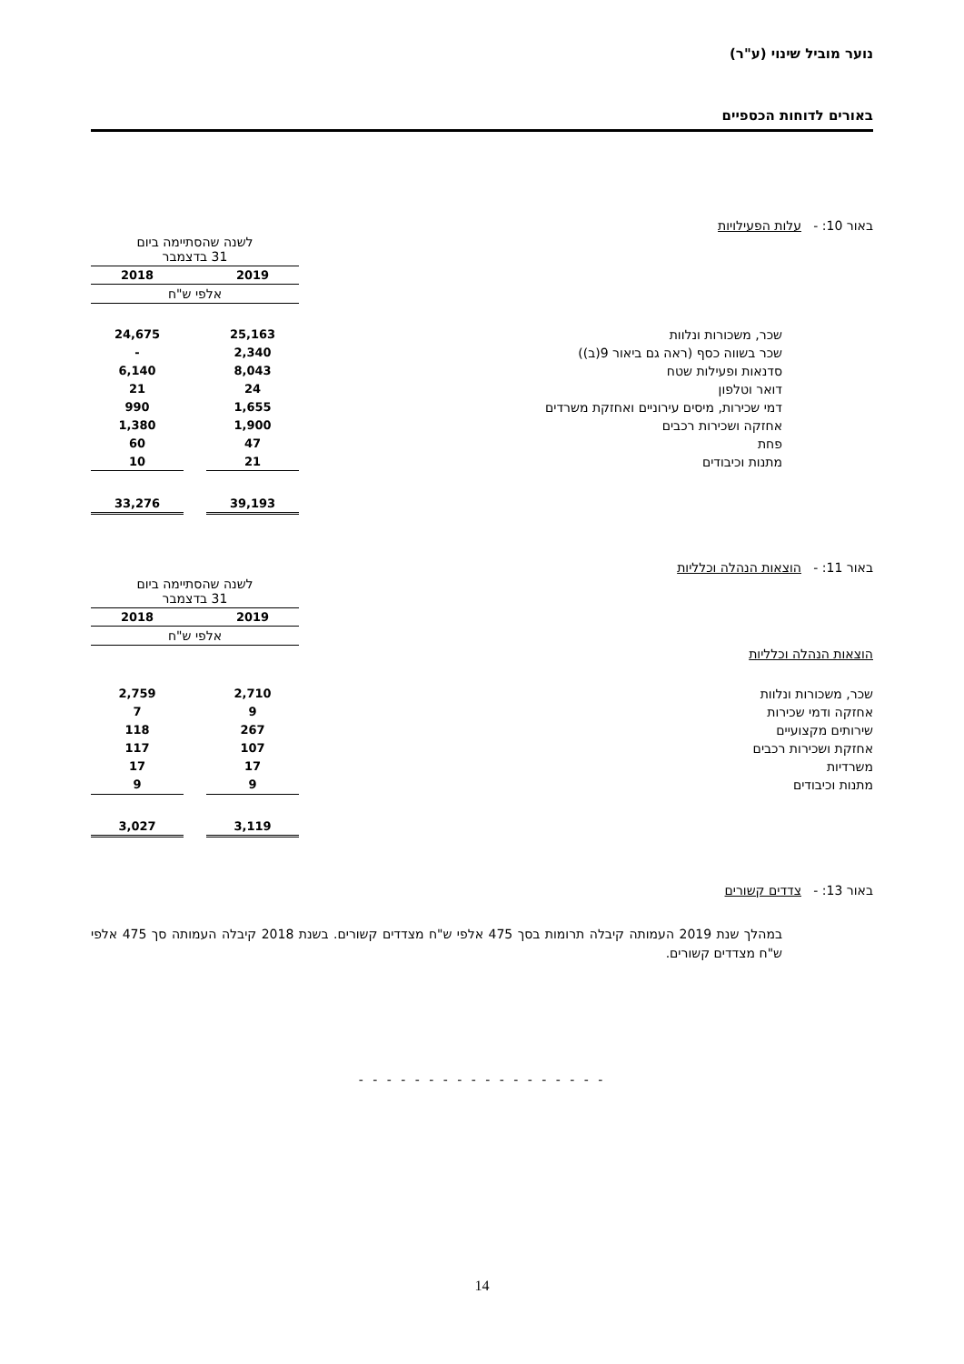נוער מוביל שינוי (ע"ר)
באורים לדוחות הכספיים
באור 10: - עלות הפעילויות
| | לשנה שהסתיימה ביום 31 בדצמבר | | |
| | 2019 | | 2018 |
| | אלפי ש"ח | | |
| שכר, משכורות ונלוות | 25,163 | | 24,675 |
| שכר בשווה כסף (ראה גם ביאור 9(ב)) | 2,340 | | - |
| סדנאות ופעילות שטח | 8,043 | | 6,140 |
| דואר וטלפון | 24 | | 21 |
| דמי שכירות, מיסים עירוניים ואחזקת משרדים | 1,655 | | 990 |
| אחזקה ושכירות רכבים | 1,900 | | 1,380 |
| פחת | 47 | | 60 |
| מתנות וכיבודים | 21 | | 10 |
| | 39,193 | | 33,276 |
באור 11: - הוצאות הנהלה וכלליות
| | לשנה שהסתיימה ביום 31 בדצמבר | | |
| | 2019 | | 2018 |
| | אלפי ש"ח | | |
| הוצאות הנהלה וכלליות | | | |
| שכר, משכורות ונלוות | 2,710 | | 2,759 |
| אחזקה ודמי שכירות | 9 | | 7 |
| שירותים מקצועיים | 267 | | 118 |
| אחזקת ושכירות רכבים | 107 | | 117 |
| משרדיות | 17 | | 17 |
| מתנות וכיבודים | 9 | | 9 |
| | 3,119 | | 3,027 |
באור 13: - צדדים קשורים
במהלך שנת 2019 העמותה קיבלה תרומות בסך 475 אלפי ש"ח מצדדים קשורים. בשנת 2018 קיבלה העמותה סך 475 אלפי ש"ח מצדדים קשורים.
- - - - - - - - - - - - - - - - - -
14